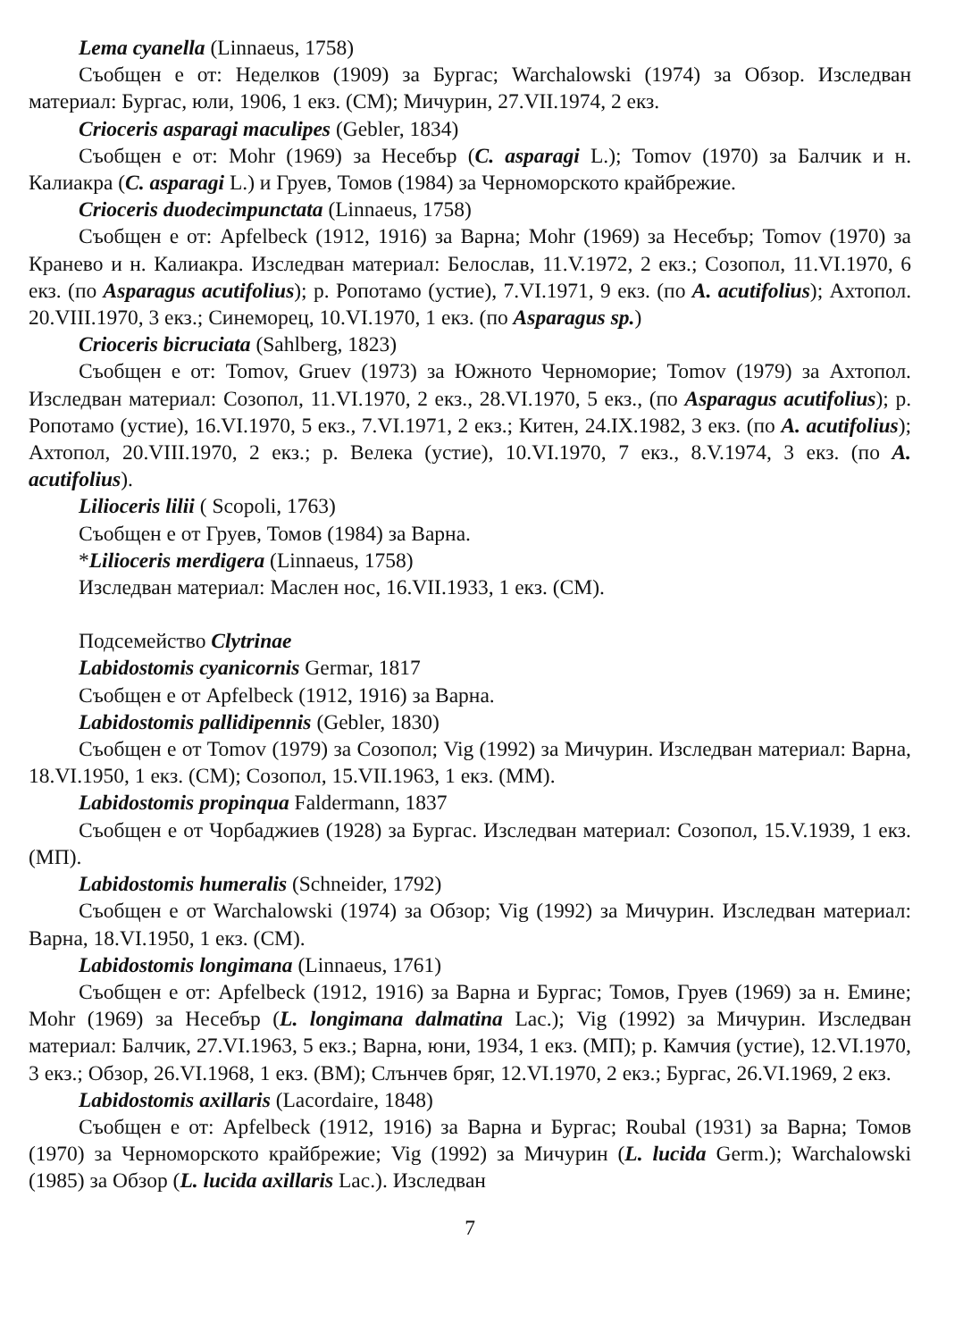Lema cyanella (Linnaeus, 1758)
Съобщен е от: Неделков (1909) за Бургас; Warchalowski (1974) за Обзор. Изследван материал: Бургас, юли, 1906, 1 екз. (СМ); Мичурин, 27.VII.1974, 2 екз.
Crioceris asparagi maculipes (Gebler, 1834)
Съобщен е от: Mohr (1969) за Несебър (C. asparagi L.); Tomov (1970) за Балчик и н. Калиакра (C. asparagi L.) и Груев, Томов (1984) за Черноморското крайбрежие.
Crioceris duodecimpunctata (Linnaeus, 1758)
Съобщен е от: Apfelbeck (1912, 1916) за Варна; Mohr (1969) за Несебър; Tomov (1970) за Кранево и н. Калиакра. Изследван материал: Белослав, 11.V.1972, 2 екз.; Созопол, 11.VI.1970, 6 екз. (по Asparagus acutifolius); р. Ропотамо (устие), 7.VI.1971, 9 екз. (по A. acutifolius); Ахтопол. 20.VIII.1970, 3 екз.; Синеморец, 10.VI.1970, 1 екз. (по Asparagus sp.)
Crioceris bicruciata (Sahlberg, 1823)
Съобщен е от: Tomov, Gruev (1973) за Южното Черноморие; Tomov (1979) за Ахтопол. Изследван материал: Созопол, 11.VI.1970, 2 екз., 28.VI.1970, 5 екз., (по Asparagus acutifolius); р. Ропотамо (устие), 16.VI.1970, 5 екз., 7.VI.1971, 2 екз.; Китен, 24.IX.1982, 3 екз. (по A. acutifolius); Ахтопол, 20.VIII.1970, 2 екз.; р. Велека (устие), 10.VI.1970, 7 екз., 8.V.1974, 3 екз. (по A. acutifolius).
Lilioceris lilii ( Scopoli, 1763)
Съобщен е от Груев, Томов (1984) за Варна.
*Lilioceris merdigera (Linnaeus, 1758)
Изследван материал: Маслен нос, 16.VII.1933, 1 екз. (СМ).
Подсемейство Clytrinae
Labidostomis cyanicornis Germar, 1817
Съобщен е от Apfelbeck (1912, 1916) за Варна.
Labidostomis pallidipennis (Gebler, 1830)
Съобщен е от Tomov (1979) за Созопол; Vig (1992) за Мичурин. Изследван материал: Варна, 18.VI.1950, 1 екз. (СМ); Созопол, 15.VII.1963, 1 екз. (ММ).
Labidostomis propinqua Faldermann, 1837
Съобщен е от Чорбаджиев (1928) за Бургас. Изследван материал: Созопол, 15.V.1939, 1 екз. (МП).
Labidostomis humeralis (Schneider, 1792)
Съобщен е от Warchalowski (1974) за Обзор; Vig (1992) за Мичурин. Изследван материал: Варна, 18.VI.1950, 1 екз. (СМ).
Labidostomis longimana (Linnaeus, 1761)
Съобщен е от: Apfelbeck (1912, 1916) за Варна и Бургас; Томов, Груев (1969) за н. Емине; Mohr (1969) за Несебър (L. longimana dalmatina Lac.); Vig (1992) за Мичурин. Изследван материал: Балчик, 27.VI.1963, 5 екз.; Варна, юни, 1934, 1 екз. (МП); р. Камчия (устие), 12.VI.1970, 3 екз.; Обзор, 26.VI.1968, 1 екз. (ВМ); Слънчев бряг, 12.VI.1970, 2 екз.; Бургас, 26.VI.1969, 2 екз.
Labidostomis axillaris (Lacordaire, 1848)
Съобщен е от: Apfelbeck (1912, 1916) за Варна и Бургас; Roubal (1931) за Варна; Томов (1970) за Черноморското крайбрежие; Vig (1992) за Мичурин (L. lucida Germ.); Warchalowski (1985) за Обзор (L. lucida axillaris Lac.). Изследван
7